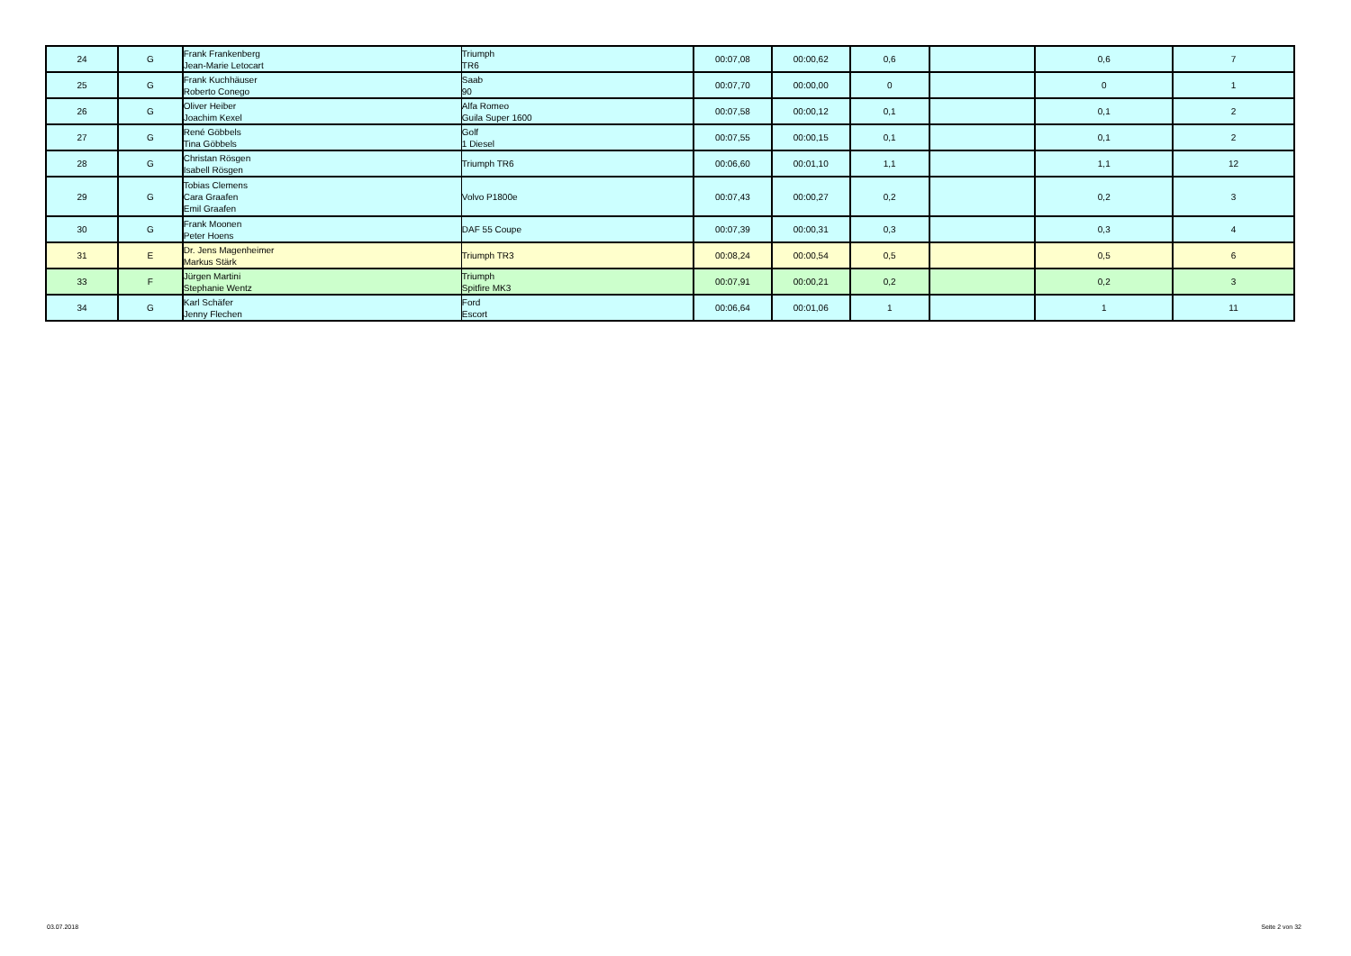| 24 | G | Frank Frankenberg Jean-Marie Letocart | Triumph TR6 | 00:07,08 | 00:00,62 | 0,6 | | 0,6 | 7 |
| 25 | G | Frank Kuchhäuser Roberto Conego | Saab 90 | 00:07,70 | 00:00,00 | 0 | | 0 | 1 |
| 26 | G | Oliver Heiber Joachim Kexel | Alfa Romeo Guila Super 1600 | 00:07,58 | 00:00,12 | 0,1 | | 0,1 | 2 |
| 27 | G | René Göbbels Tina Göbbels | Golf 1 Diesel | 00:07,55 | 00:00,15 | 0,1 | | 0,1 | 2 |
| 28 | G | Christan Rösgen Isabell Rösgen | Triumph TR6 | 00:06,60 | 00:01,10 | 1,1 | | 1,1 | 12 |
| 29 | G | Tobias Clemens Cara Graafen Emil Graafen | Volvo P1800e | 00:07,43 | 00:00,27 | 0,2 | | 0,2 | 3 |
| 30 | G | Frank Moonen Peter Hoens | DAF 55 Coupe | 00:07,39 | 00:00,31 | 0,3 | | 0,3 | 4 |
| 31 | E | Dr. Jens Magenheimer Markus Stärk | Triumph TR3 | 00:08,24 | 00:00,54 | 0,5 | | 0,5 | 6 |
| 33 | F | Jürgen Martini Stephanie Wentz | Triumph Spitfire MK3 | 00:07,91 | 00:00,21 | 0,2 | | 0,2 | 3 |
| 34 | G | Karl Schäfer Jenny Flechen | Ford Escort | 00:06,64 | 00:01,06 | 1 | | 1 | 11 |
03.07.2018 Seite 2 von 32